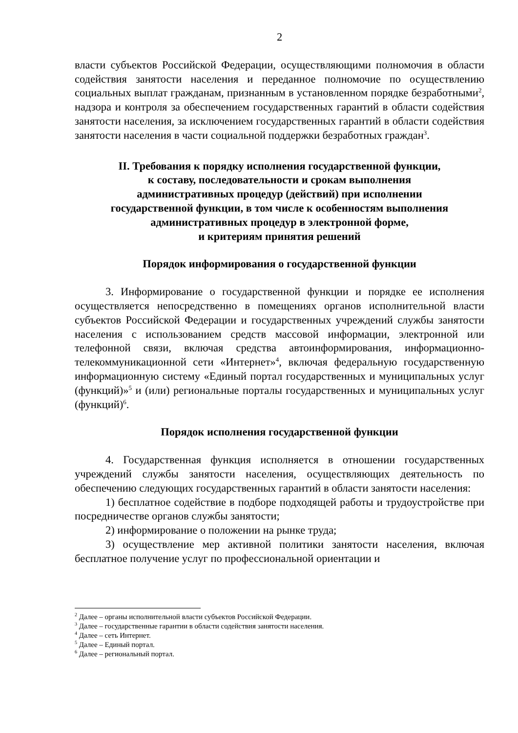2
власти субъектов Российской Федерации, осуществляющими полномочия в области содействия занятости населения и переданное полномочие по осуществлению социальных выплат гражданам, признанным в установленном порядке безработными<sup>2</sup>, надзора и контроля за обеспечением государственных гарантий в области содействия занятости населения, за исключением государственных гарантий в области содействия занятости населения в части социальной поддержки безработных граждан<sup>3</sup>.
II. Требования к порядку исполнения государственной функции,
к составу, последовательности и срокам выполнения
административных процедур (действий) при исполнении
государственной функции, в том числе к особенностям выполнения
административных процедур в электронной форме,
и критериям принятия решений
Порядок информирования о государственной функции
3. Информирование о государственной функции и порядке ее исполнения осуществляется непосредственно в помещениях органов исполнительной власти субъектов Российской Федерации и государственных учреждений службы занятости населения с использованием средств массовой информации, электронной или телефонной связи, включая средства автоинформирования, информационно-телекоммуникационной сети «Интернет»<sup>4</sup>, включая федеральную государственную информационную систему «Единый портал государственных и муниципальных услуг (функций)»<sup>5</sup> и (или) региональные порталы государственных и муниципальных услуг (функций)<sup>6</sup>.
Порядок исполнения государственной функции
4. Государственная функция исполняется в отношении государственных учреждений службы занятости населения, осуществляющих деятельность по обеспечению следующих государственных гарантий в области занятости населения:
1) бесплатное содействие в подборе подходящей работы и трудоустройстве при посредничестве органов службы занятости;
2) информирование о положении на рынке труда;
3) осуществление мер активной политики занятости населения, включая бесплатное получение услуг по профессиональной ориентации и
<sup>2</sup> Далее – органы исполнительной власти субъектов Российской Федерации.
<sup>3</sup> Далее – государственные гарантии в области содействия занятости населения.
<sup>4</sup> Далее – сеть Интернет.
<sup>5</sup> Далее – Единый портал.
<sup>6</sup> Далее – региональный портал.